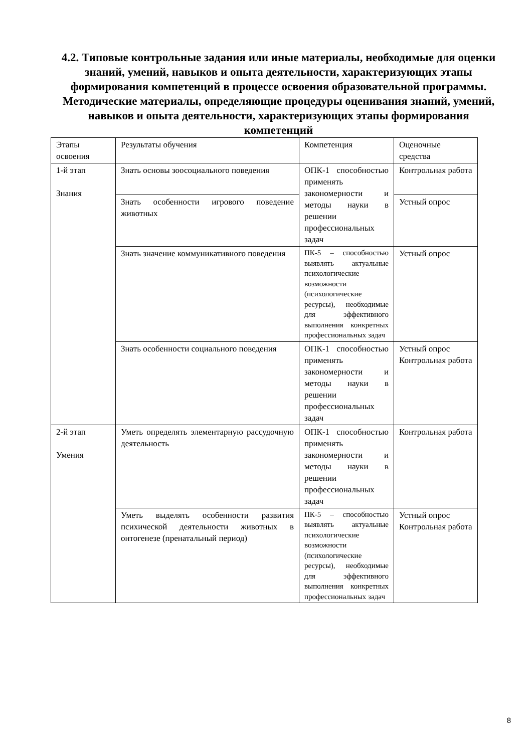4.2. Типовые контрольные задания или иные материалы, необходимые для оценки знаний, умений, навыков и опыта деятельности, характеризующих этапы формирования компетенций в процессе освоения образовательной программы. Методические материалы, определяющие процедуры оценивания знаний, умений, навыков и опыта деятельности, характеризующих этапы формирования компетенций
| Этапы освоения | Результаты обучения | Компетенция | Оценочные средства |
| 1-й этап Знания | Знать основы зоосоциального поведения | ОПК-1 способностью применять закономерности и методы науки в решении профессиональных задач | Контрольная работа |
| | Знать особенности игрового поведение животных | | Устный опрос |
| | Знать значение коммуникативного поведения | ПК-5 – способностью выявлять актуальные психологические возможности (психологические ресурсы), необходимые для эффективного выполнения конкретных профессиональных задач | Устный опрос |
| | Знать особенности социального поведения | ОПК-1 способностью применять закономерности и методы науки в решении профессиональных задач | Устный опрос Контрольная работа |
| 2-й этап Умения | Уметь определять элементарную рассудочную деятельность | ОПК-1 способностью применять закономерности и методы науки в решении профессиональных задач | Контрольная работа |
| | Уметь выделять особенности развития психической деятельности животных в онтогенезе (пренатальный период) | ПК-5 – способностью выявлять актуальные психологические возможности (психологические ресурсы), необходимые для эффективного выполнения конкретных профессиональных задач | Устный опрос Контрольная работа |
8